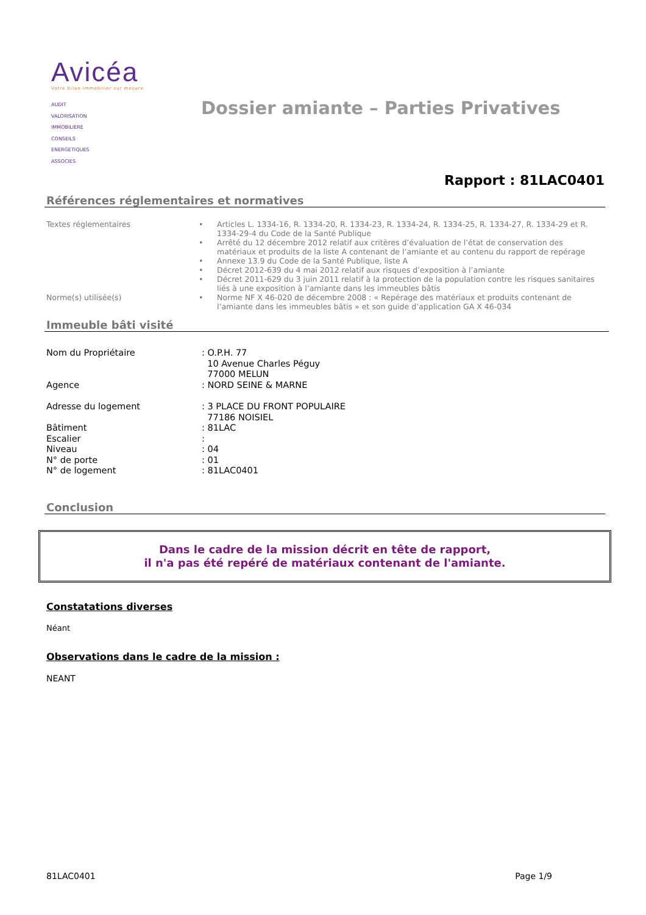Avicéa
Votre bilan immobilier sur mesure
AUDIT
VALORISATION
IMMOBILIERE
CONSEILS
ENERGETIQUES
ASSOCIES
Dossier amiante – Parties Privatives
Rapport : 81LAC0401
Références réglementaires et normatives
| Textes réglementaires | • | Articles L. 1334-16, R. 1334-20, R. 1334-23, R. 1334-24, R. 1334-25, R. 1334-27, R. 1334-29 et R. 1334-29-4 du Code de la Santé Publique |
| | • | Arrêté du 12 décembre 2012 relatif aux critères d’évaluation de l’état de conservation des matériaux et produits de la liste A contenant de l’amiante et au contenu du rapport de repérage |
| | • | Annexe 13.9 du Code de la Santé Publique, liste A |
| | • | Décret 2012-639 du 4 mai 2012 relatif aux risques d’exposition à l’amiante |
| | • | Décret 2011-629 du 3 juin 2011 relatif à la protection de la population contre les risques sanitaires liés à une exposition à l’amiante dans les immeubles bâtis |
| Norme(s) utilisée(s) | • | Norme NF X 46-020 de décembre 2008 : « Repérage des matériaux et produits contenant de l’amiante dans les immeubles bâtis » et son guide d’application GA X 46-034 |
Immeuble bâti visité
| Nom du Propriétaire | : O.P.H. 77 10 Avenue Charles Péguy 77000 MELUN |
| Agence | : NORD SEINE & MARNE |
| Adresse du logement | : 3 PLACE DU FRONT POPULAIRE 77186 NOISIEL |
| Bâtiment | : 81LAC |
| Escalier | : |
| Niveau | : 04 |
| N° de porte | : 01 |
| N° de logement | : 81LAC0401 |
Conclusion
Dans le cadre de la mission décrit en tête de rapport,
il n'a pas été repéré de matériaux contenant de l'amiante.
Constatations diverses
Néant
Observations dans le cadre de la mission :
NEANT
81LAC0401 Page 1/9